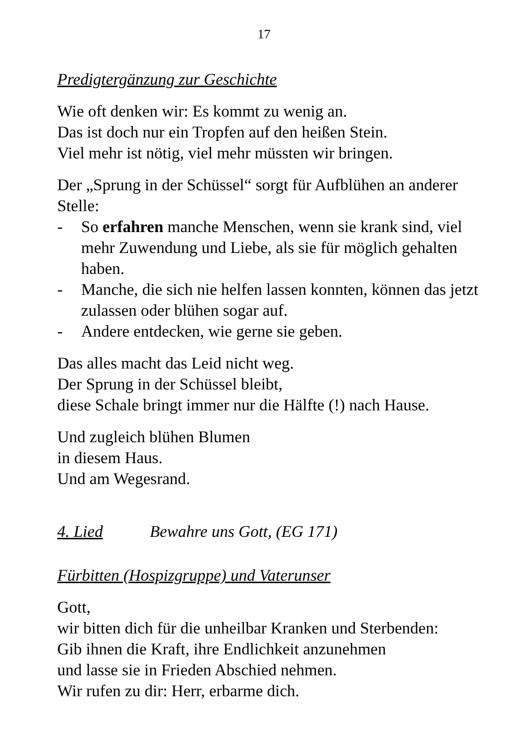17
Predigtergänzung zur Geschichte
Wie oft denken wir: Es kommt zu wenig an.
Das ist doch nur ein Tropfen auf den heißen Stein.
Viel mehr ist nötig, viel mehr müssten wir bringen.
Der „Sprung in der Schüssel“ sorgt für Aufblühen an anderer Stelle:
- So erfahren manche Menschen, wenn sie krank sind, viel mehr Zuwendung und Liebe, als sie für möglich gehalten haben.
- Manche, die sich nie helfen lassen konnten, können das jetzt zulassen oder blühen sogar auf.
- Andere entdecken, wie gerne sie geben.
Das alles macht das Leid nicht weg.
Der Sprung in der Schüssel bleibt,
diese Schale bringt immer nur die Hälfte (!) nach Hause.
Und zugleich blühen Blumen
in diesem Haus.
Und am Wegesrand.
4. Lied Bewahre uns Gott, (EG 171)
Fürbitten (Hospizgruppe) und Vaterunser
Gott,
wir bitten dich für die unheilbar Kranken und Sterbenden:
Gib ihnen die Kraft, ihre Endlichkeit anzunehmen
und lasse sie in Frieden Abschied nehmen.
Wir rufen zu dir: Herr, erbarme dich.